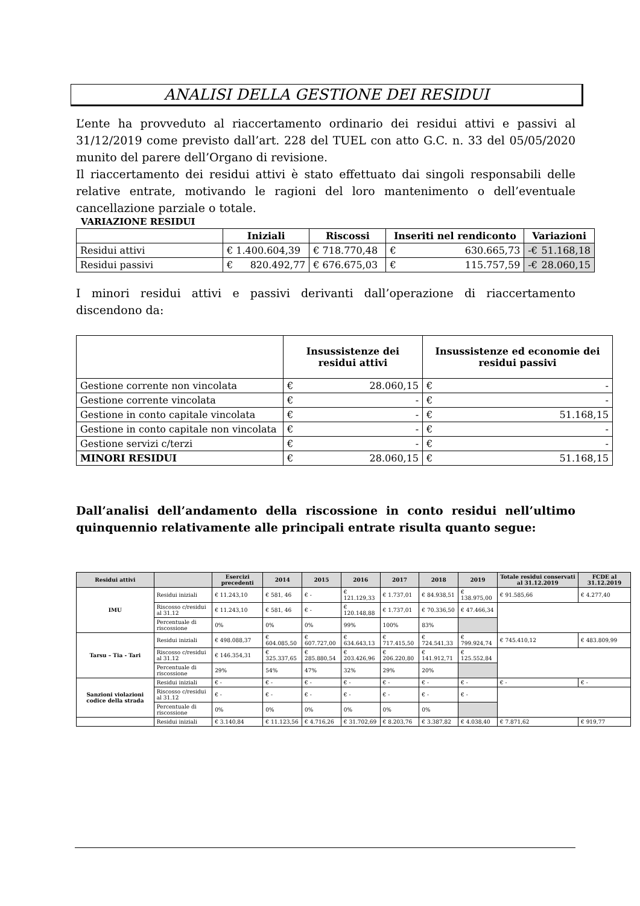ANALISI DELLA GESTIONE DEI RESIDUI
L’ente ha provveduto al riaccertamento ordinario dei residui attivi e passivi al 31/12/2019 come previsto dall’art. 228 del TUEL con atto G.C. n. 33 del 05/05/2020 munito del parere dell’Organo di revisione.
Il riaccertamento dei residui attivi è stato effettuato dai singoli responsabili delle relative entrate, motivando le ragioni del loro mantenimento o dell’eventuale cancellazione parziale o totale.
VARIAZIONE RESIDUI
| | Iniziali | Riscossi | Inseriti nel rendiconto | Variazioni |
| --- | --- | --- | --- | --- |
| Residui attivi | € 1.400.604,39 | € 718.770,48 | € 630.665,73 | -€ 51.168,18 |
| Residui passivi | € 820.492,77 | € 676.675,03 | € 115.757,59 | -€ 28.060,15 |
I minori residui attivi e passivi derivanti dall’operazione di riaccertamento discendono da:
| | Insussistenze dei residui attivi | Insussistenze ed economie dei residui passivi |
| --- | --- | --- |
| Gestione corrente non vincolata | € 28.060,15 | € - |
| Gestione corrente vincolata | € - | € - |
| Gestione in conto capitale vincolata | € - | € 51.168,15 |
| Gestione in conto capitale non vincolata | € - | € - |
| Gestione servizi c/terzi | € - | € - |
| MINORI RESIDUI | € 28.060,15 | € 51.168,15 |
Dall’analisi dell’andamento della riscossione in conto residui nell’ultimo quinquennio relativamente alle principali entrate risulta quanto segue:
| Residui attivi | | Esercizi precedenti | 2014 | 2015 | 2016 | 2017 | 2018 | 2019 | Totale residui conservati al 31.12.2019 | FCDE al 31.12.2019 |
| --- | --- | --- | --- | --- | --- | --- | --- | --- | --- | --- |
| IMU | Residui iniziali | € 11.243,10 | € 581, 46 | € - | € 121.129,33 | € 1.737,01 | € 84.938,51 | € 138.975,00 | € 91.585,66 | € 4.277,40 |
| | Riscosso c/residui al 31.12 | € 11.243,10 | € 581, 46 | € - | € 120.148,88 | € 1.737,01 | € 70.336,50 | € 47.466,34 | | |
| | Percentuale di riscossione | 0% | 0% | 0% | 99% | 100% | 83% | | | |
| Tarsu – Tia - Tari | Residui iniziali | € 498.088,37 | € 604.085,50 | € 607.727,00 | € 634.643,13 | € 717.415,50 | € 724.541,33 | € 799.924,74 | € 745.410,12 | € 483.809,99 |
| | Riscosso c/residui al 31.12 | € 146.354,31 | € 325.337,65 | € 285.880,54 | € 203.426,96 | € 206.220,80 | € 141.912,71 | € 125.552,84 | | |
| | Percentuale di riscossione | 29% | 54% | 47% | 32% | 29% | 20% | | | |
| Sanzioni violazioni codice della strada | Residui iniziali | € - | € - | € - | € - | € - | € - | € - | € - | € - |
| | Riscosso c/residui al 31.12 | € - | € - | € - | € - | € - | € - | € - | | |
| | Percentuale di riscossione | 0% | 0% | 0% | 0% | 0% | 0% | | | |
| | Residui iniziali | € 3.140,84 | € 11.123,56 | € 4.716,26 | € 31.702,69 | € 8.203,76 | € 3.387,82 | € 4.038,40 | € 7.871,62 | € 919,77 |